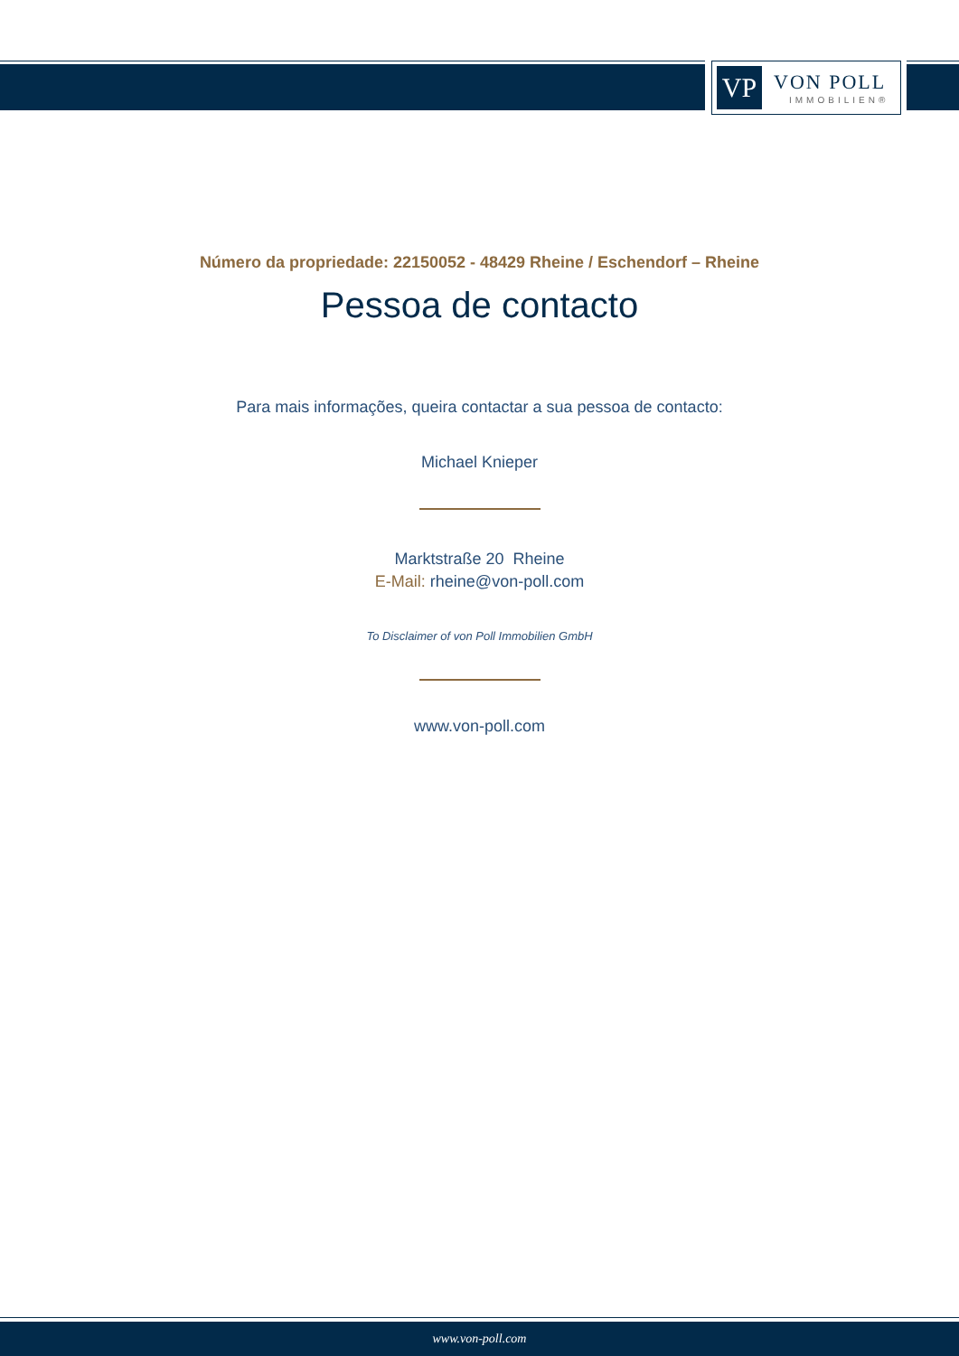VP VON POLL
IMMOBILIEN®
Número da propriedade: 22150052 - 48429 Rheine / Eschendorf – Rheine
Pessoa de contacto
Para mais informações, queira contactar a sua pessoa de contacto:
Michael Knieper
Marktstraße 20 Rheine
E-Mail: rheine@von-poll.com
To Disclaimer of von Poll Immobilien GmbH
www.von-poll.com
www.von-poll.com